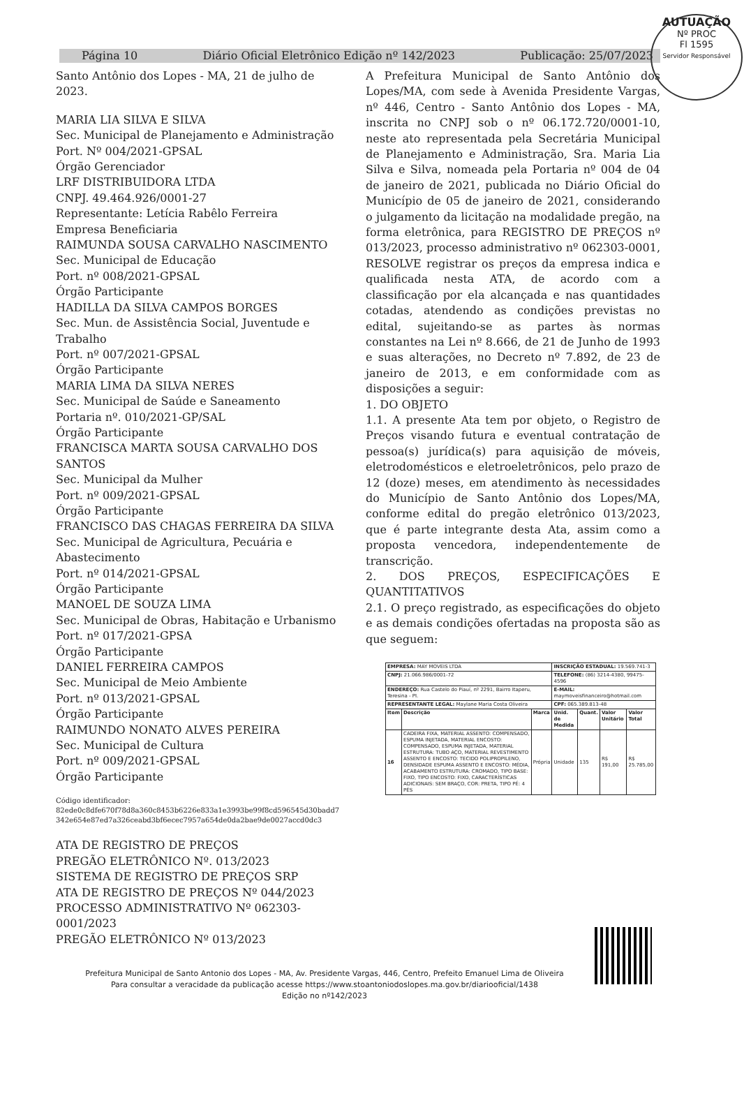AUTUAÇÃO
Nº PROC
Fl 1595
Servidor Responsável
Página 10 Diário Oficial Eletrônico Edição nº 142/2023 Publicação: 25/07/2023
Santo Antônio dos Lopes - MA, 21 de julho de 2023.
MARIA LIA SILVA E SILVA
Sec. Municipal de Planejamento e Administração
Port. Nº 004/2021-GPSAL
Órgão Gerenciador
LRF DISTRIBUIDORA LTDA
CNPJ. 49.464.926/0001-27
Representante: Letícia Rabêlo Ferreira
Empresa Beneficiaria
RAIMUNDA SOUSA CARVALHO NASCIMENTO
Sec. Municipal de Educação
Port. nº 008/2021-GPSAL
Órgão Participante
HADILLA DA SILVA CAMPOS BORGES
Sec. Mun. de Assistência Social, Juventude e Trabalho
Port. nº 007/2021-GPSAL
Órgão Participante
MARIA LIMA DA SILVA NERES
Sec. Municipal de Saúde e Saneamento
Portaria nº. 010/2021-GP/SAL
Órgão Participante
FRANCISCA MARTA SOUSA CARVALHO DOS SANTOS
Sec. Municipal da Mulher
Port. nº 009/2021-GPSAL
Órgão Participante
FRANCISCO DAS CHAGAS FERREIRA DA SILVA
Sec. Municipal de Agricultura, Pecuária e Abastecimento
Port. nº 014/2021-GPSAL
Órgão Participante
MANOEL DE SOUZA LIMA
Sec. Municipal de Obras, Habitação e Urbanismo
Port. nº 017/2021-GPSA
Órgão Participante
DANIEL FERREIRA CAMPOS
Sec. Municipal de Meio Ambiente
Port. nº 013/2021-GPSAL
Órgão Participante
RAIMUNDO NONATO ALVES PEREIRA
Sec. Municipal de Cultura
Port. nº 009/2021-GPSAL
Órgão Participante
Código identificador:
82ede0c8dfe670f78d8a360c8453b6226e833a1e3993be99f8cd596545d30badd7 342e654e87ed7a326ceabd3bf6ecec7957a654de0da2bae9de0027accd0dc3
ATA DE REGISTRO DE PREÇOS
PREGÃO ELETRÔNICO Nº. 013/2023
SISTEMA DE REGISTRO DE PREÇOS SRP
ATA DE REGISTRO DE PREÇOS Nº 044/2023
PROCESSO ADMINISTRATIVO Nº 062303-0001/2023
PREGÃO ELETRÔNICO Nº 013/2023
A Prefeitura Municipal de Santo Antônio dos Lopes/MA, com sede à Avenida Presidente Vargas, nº 446, Centro - Santo Antônio dos Lopes - MA, inscrita no CNPJ sob o nº 06.172.720/0001-10, neste ato representada pela Secretária Municipal de Planejamento e Administração, Sra. Maria Lia Silva e Silva, nomeada pela Portaria nº 004 de 04 de janeiro de 2021, publicada no Diário Oficial do Município de 05 de janeiro de 2021, considerando o julgamento da licitação na modalidade pregão, na forma eletrônica, para REGISTRO DE PREÇOS nº 013/2023, processo administrativo nº 062303-0001, RESOLVE registrar os preços da empresa indica e qualificada nesta ATA, de acordo com a classificação por ela alcançada e nas quantidades cotadas, atendendo as condições previstas no edital, sujeitando-se as partes às normas constantes na Lei nº 8.666, de 21 de Junho de 1993 e suas alterações, no Decreto nº 7.892, de 23 de janeiro de 2013, e em conformidade com as disposições a seguir:
1. DO OBJETO
1.1. A presente Ata tem por objeto, o Registro de Preços visando futura e eventual contratação de pessoa(s) jurídica(s) para aquisição de móveis, eletrodomésticos e eletroeletrônicos, pelo prazo de 12 (doze) meses, em atendimento às necessidades do Município de Santo Antônio dos Lopes/MA, conforme edital do pregão eletrônico 013/2023, que é parte integrante desta Ata, assim como a proposta vencedora, independentemente de transcrição.
2. DOS PREÇOS, ESPECIFICAÇÕES E QUANTITATIVOS
2.1. O preço registrado, as especificações do objeto e as demais condições ofertadas na proposta são as que seguem:
| EMPRESA: MAY MOVEIS LTDA | | | INSCRIÇÃO ESTADUAL: 19.569.741-3 | | | |
| CNPJ: 21.066.986/0001-72 | | | TELEFONE: (86) 3214-4380, 99475-4596 | | | |
| ENDEREÇO: Rua Castelo do Piauí, nº 2291, Bairro Itaperu, Teresina - PI. | | | E-MAIL: maymoveisfinanceiro@hotmail.com | | | |
| REPRESENTANTE LEGAL: Maylane Maria Costa Oliveira | | | CPF: 065.389.813-48 | | | |
| Item | Descrição | Marca | Unid. de Medida | Quant. | Valor Unitário | Valor Total |
| 16 | CADEIRA FIXA, MATERIAL ASSENTO: COMPENSADO, ESPUMA INJETADA, MATERIAL ENCOSTO: COMPENSADO, ESPUMA INJETADA, MATERIAL ESTRUTURA: TUBO AÇO, MATERIAL REVESTIMENTO ASSENTO E ENCOSTO: TECIDO POLIPROPILENO, DENSIDADE ESPUMA ASSENTO E ENCOSTO: MÉDIA, ACABAMENTO ESTRUTURA: CROMADO, TIPO BASE: FIXO, TIPO ENCOSTO: FIXO, CARACTERÍSTICAS ADICIONAIS: SEM BRAÇO, COR: PRETA, TIPO PÉ: 4 PÉS | Própria | Unidade | 135 | R$ 191,00 | R$ 25.785,00 |
Prefeitura Municipal de Santo Antonio dos Lopes - MA, Av. Presidente Vargas, 446, Centro, Prefeito Emanuel Lima de Oliveira
Para consultar a veracidade da publicação acesse https://www.stoantoniodoslopes.ma.gov.br/diariooficial/1438
Edição no nº142/2023